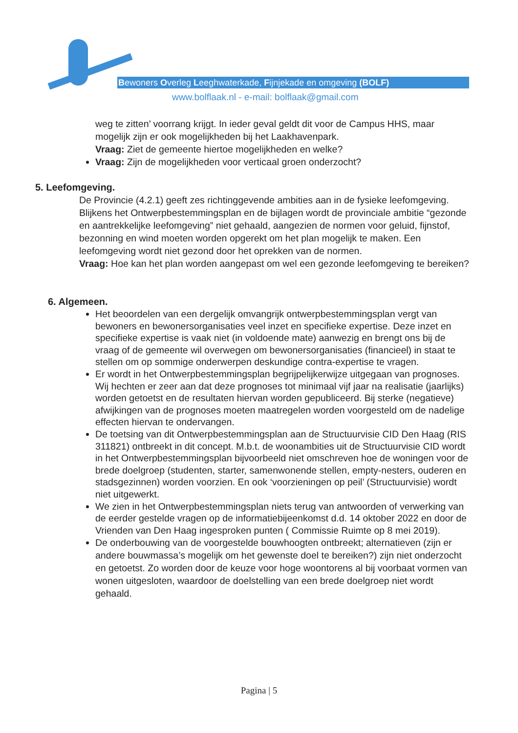Bewoners Overleg Leeghwaterkade, Fijnjekade en omgeving (BOLF)
www.bolflaak.nl - e-mail: bolflaak@gmail.com
weg te zitten’ voorrang krijgt. In ieder geval geldt dit voor de Campus HHS, maar mogelijk zijn er ook mogelijkheden bij het Laakhavenpark.
Vraag: Ziet de gemeente hiertoe mogelijkheden en welke?
Vraag: Zijn de mogelijkheden voor verticaal groen onderzocht?
5. Leefomgeving.
De Provincie (4.2.1) geeft zes richtinggevende ambities aan in de fysieke leefomgeving. Blijkens het Ontwerpbestemmingsplan en de bijlagen wordt de provinciale ambitie “gezonde en aantrekkelijke leefomgeving” niet gehaald, aangezien de normen voor geluid, fijnstof, bezonning en wind moeten worden opgerekt om het plan mogelijk te maken. Een leefomgeving wordt niet gezond door het oprekken van de normen.
Vraag: Hoe kan het plan worden aangepast om wel een gezonde leefomgeving te bereiken?
6. Algemeen.
Het beoordelen van een dergelijk omvangrijk ontwerpbestemmingsplan vergt van bewoners en bewonersorganisaties veel inzet en specifieke expertise. Deze inzet en specifieke expertise is vaak niet (in voldoende mate) aanwezig en brengt ons bij de vraag of de gemeente wil overwegen om bewonersorganisaties (financieel) in staat te stellen om op sommige onderwerpen deskundige contra-expertise te vragen.
Er wordt in het Ontwerpbestemmingsplan begrijpelijkerwijze uitgegaan van prognoses. Wij hechten er zeer aan dat deze prognoses tot minimaal vijf jaar na realisatie (jaarlijks) worden getoetst en de resultaten hiervan worden gepubliceerd. Bij sterke (negatieve) afwijkingen van de prognoses moeten maatregelen worden voorgesteld om de nadelige effecten hiervan te ondervangen.
De toetsing van dit Ontwerpbestemmingsplan aan de Structuurvisie CID Den Haag (RIS 311821) ontbreekt in dit concept. M.b.t. de woonambities uit de Structuurvisie CID wordt in het Ontwerpbestemmingsplan bijvoorbeeld niet omschreven hoe de woningen voor de brede doelgroep (studenten, starter, samenwonende stellen, empty-nesters, ouderen en stadsgezinnen) worden voorzien. En ook ‘voorzieningen op peil’ (Structuurvisie) wordt niet uitgewerkt.
We zien in het Ontwerpbestemmingsplan niets terug van antwoorden of verwerking van de eerder gestelde vragen op de informatiebijeenkomst d.d. 14 oktober 2022 en door de Vrienden van Den Haag ingesproken punten ( Commissie Ruimte op 8 mei 2019).
De onderbouwing van de voorgestelde bouwhoogten ontbreekt; alternatieven (zijn er andere bouwmassa’s mogelijk om het gewenste doel te bereiken?) zijn niet onderzocht en getoetst. Zo worden door de keuze voor hoge woontorens al bij voorbaat vormen van wonen uitgesloten, waardoor de doelstelling van een brede doelgroep niet wordt gehaald.
Pagina | 5